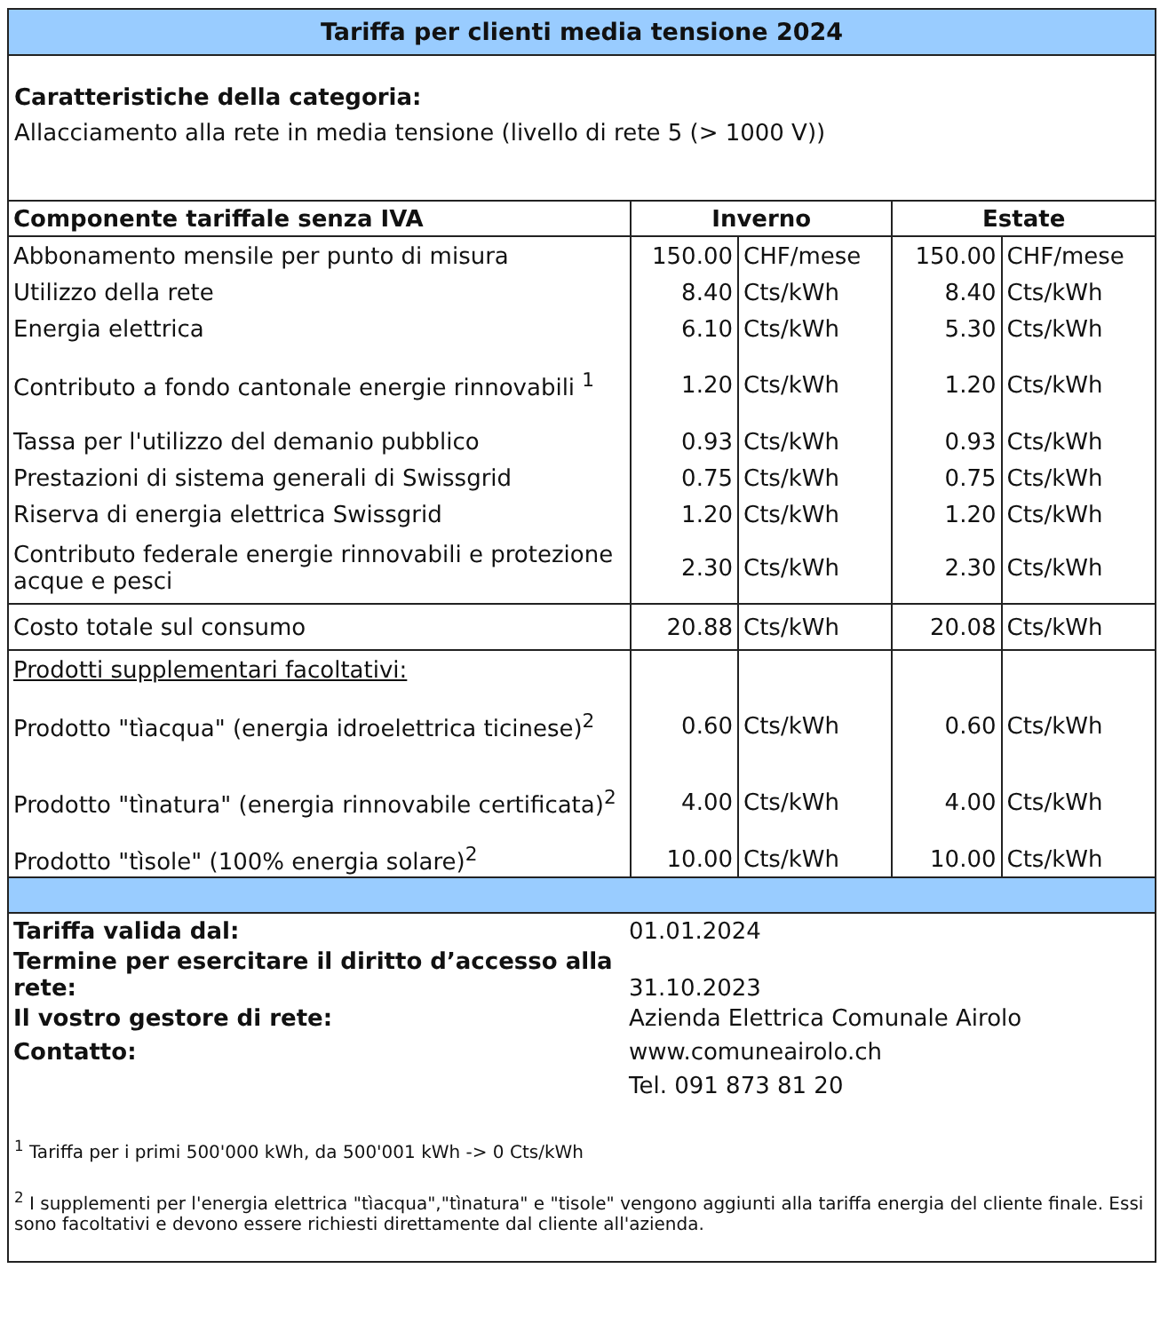Tariffa per clienti media tensione 2024
Caratteristiche della categoria:
Allacciamento alla rete in media tensione (livello di rete 5 (> 1000 V))
| Componente tariffale senza IVA | Inverno | | Estate | |
| --- | --- | --- | --- | --- |
| Abbonamento mensile per punto di misura | 150.00 | CHF/mese | 150.00 | CHF/mese |
| Utilizzo della rete | 8.40 | Cts/kWh | 8.40 | Cts/kWh |
| Energia elettrica | 6.10 | Cts/kWh | 5.30 | Cts/kWh |
| Contributo a fondo cantonale energie rinnovabili <sup>1</sup> | 1.20 | Cts/kWh | 1.20 | Cts/kWh |
| Tassa per l'utilizzo del demanio pubblico | 0.93 | Cts/kWh | 0.93 | Cts/kWh |
| Prestazioni di sistema generali di Swissgrid | 0.75 | Cts/kWh | 0.75 | Cts/kWh |
| Riserva di energia elettrica Swissgrid | 1.20 | Cts/kWh | 1.20 | Cts/kWh |
| Contributo federale energie rinnovabili e protezione acque e pesci | 2.30 | Cts/kWh | 2.30 | Cts/kWh |
| Costo totale sul consumo | 20.88 | Cts/kWh | 20.08 | Cts/kWh |
| Prodotti supplementari facoltativi: | | | | |
| Prodotto "tìacqua" (energia idroelettrica ticinese)<sup>2</sup> | 0.60 | Cts/kWh | 0.60 | Cts/kWh |
| Prodotto "tìnatura" (energia rinnovabile certificata)<sup>2</sup> | 4.00 | Cts/kWh | 4.00 | Cts/kWh |
| Prodotto "tìsole" (100% energia solare)<sup>2</sup> | 10.00 | Cts/kWh | 10.00 | Cts/kWh |
| Tariffa valida dal: | 01.01.2024 |
| Termine per esercitare il diritto d’accesso alla rete: | 31.10.2023 |
| Il vostro gestore di rete: | Azienda Elettrica Comunale Airolo |
| Contatto: | www.comuneairolo.ch |
| | Tel. 091 873 81 20 |
<sup>1</sup> Tariffa per i primi 500'000 kWh, da 500'001 kWh -> 0 Cts/kWh
<sup>2</sup> I supplementi per l'energia elettrica "tìacqua","tìnatura" e "tisole" vengono aggiunti alla tariffa energia del cliente finale. Essi sono facoltativi e devono essere richiesti direttamente dal cliente all'azienda.